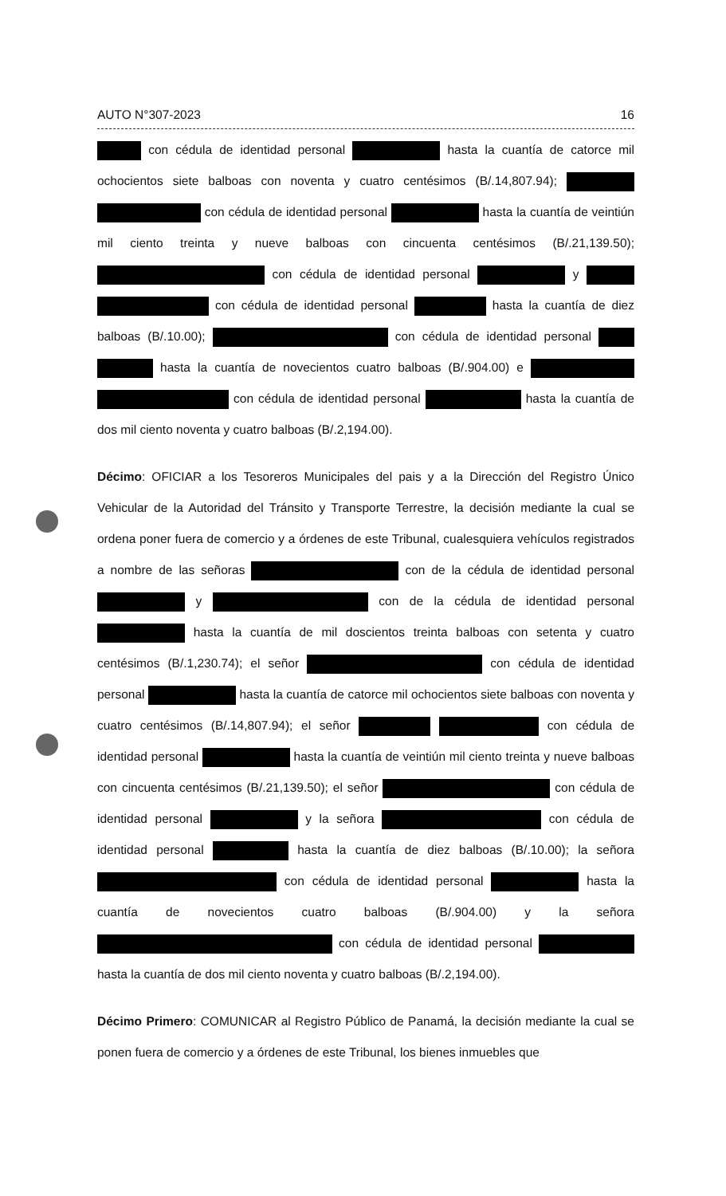AUTO N°307-2023 16
con cédula de identidad personal hasta la cuantía de catorce mil ochocientos siete balboas con noventa y cuatro centésimos (B/.14,807.94); con cédula de identidad personal hasta la cuantía de veintiún mil ciento treinta y nueve balboas con cincuenta centésimos (B/.21,139.50); con cédula de identidad personal y con cédula de identidad personal hasta la cuantía de diez balboas (B/.10.00); con cédula de identidad personal hasta la cuantía de novecientos cuatro balboas (B/.904.00) e con cédula de identidad personal hasta la cuantía de dos mil ciento noventa y cuatro balboas (B/.2,194.00).
Décimo: OFICIAR a los Tesoreros Municipales del pais y a la Dirección del Registro Único Vehicular de la Autoridad del Tránsito y Transporte Terrestre, la decisión mediante la cual se ordena poner fuera de comercio y a órdenes de este Tribunal, cualesquiera vehículos registrados a nombre de las señoras con de la cédula de identidad personal y con de la cédula de identidad personal hasta la cuantía de mil doscientos treinta balboas con setenta y cuatro centésimos (B/.1,230.74); el señor con cédula de identidad personal hasta la cuantía de catorce mil ochocientos siete balboas con noventa y cuatro centésimos (B/.14,807.94); el señor con cédula de identidad personal hasta la cuantía de veintiún mil ciento treinta y nueve balboas con cincuenta centésimos (B/.21,139.50); el señor con cédula de identidad personal y la señora con cédula de identidad personal hasta la cuantía de diez balboas (B/.10.00); la señora con cédula de identidad personal hasta la cuantía de novecientos cuatro balboas (B/.904.00) y la señora con cédula de identidad personal hasta la cuantía de dos mil ciento noventa y cuatro balboas (B/.2,194.00).
Décimo Primero: COMUNICAR al Registro Público de Panamá, la decisión mediante la cual se ponen fuera de comercio y a órdenes de este Tribunal, los bienes inmuebles que